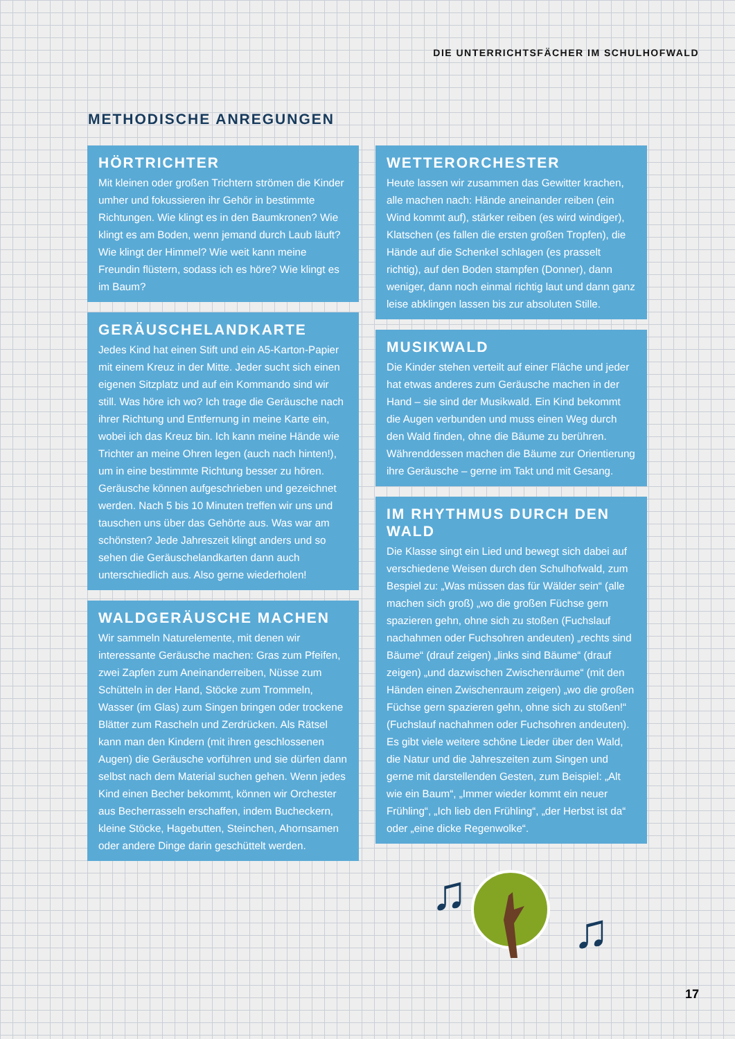DIE UNTERRICHTSFÄCHER IM SCHULHOFWALD
METHODISCHE ANREGUNGEN
HÖRTRICHTER
Mit kleinen oder großen Trichtern strömen die Kinder umher und fokussieren ihr Gehör in bestimmte Richtungen. Wie klingt es in den Baumkronen? Wie klingt es am Boden, wenn jemand durch Laub läuft? Wie klingt der Himmel? Wie weit kann meine Freundin flüstern, sodass ich es höre? Wie klingt es im Baum?
GERÄUSCHELANDKARTE
Jedes Kind hat einen Stift und ein A5-Karton-Papier mit einem Kreuz in der Mitte. Jeder sucht sich einen eigenen Sitzplatz und auf ein Kommando sind wir still. Was höre ich wo? Ich trage die Geräusche nach ihrer Richtung und Entfernung in meine Karte ein, wobei ich das Kreuz bin. Ich kann meine Hände wie Trichter an meine Ohren legen (auch nach hinten!), um in eine bestimmte Richtung besser zu hören. Geräusche können aufgeschrieben und gezeichnet werden. Nach 5 bis 10 Minuten treffen wir uns und tauschen uns über das Gehörte aus. Was war am schönsten? Jede Jahreszeit klingt anders und so sehen die Geräuschelandkarten dann auch unterschiedlich aus. Also gerne wiederholen!
WALDGERÄUSCHE MACHEN
Wir sammeln Naturelemente, mit denen wir interessante Geräusche machen: Gras zum Pfeifen, zwei Zapfen zum Aneinanderreiben, Nüsse zum Schütteln in der Hand, Stöcke zum Trommeln, Wasser (im Glas) zum Singen bringen oder trockene Blätter zum Rascheln und Zerdrücken. Als Rätsel kann man den Kindern (mit ihren geschlossenen Augen) die Geräusche vorführen und sie dürfen dann selbst nach dem Material suchen gehen. Wenn jedes Kind einen Becher bekommt, können wir Orchester aus Becherrasseln erschaffen, indem Bucheckern, kleine Stöcke, Hagebutten, Steinchen, Ahornsamen oder andere Dinge darin geschüttelt werden.
WETTERORCHESTER
Heute lassen wir zusammen das Gewitter krachen, alle machen nach: Hände aneinander reiben (ein Wind kommt auf), stärker reiben (es wird windiger), Klatschen (es fallen die ersten großen Tropfen), die Hände auf die Schenkel schlagen (es prasselt richtig), auf den Boden stampfen (Donner), dann weniger, dann noch einmal richtig laut und dann ganz leise abklingen lassen bis zur absoluten Stille.
MUSIKWALD
Die Kinder stehen verteilt auf einer Fläche und jeder hat etwas anderes zum Geräusche machen in der Hand – sie sind der Musikwald. Ein Kind bekommt die Augen verbunden und muss einen Weg durch den Wald finden, ohne die Bäume zu berühren. Währenddessen machen die Bäume zur Orientierung ihre Geräusche – gerne im Takt und mit Gesang.
IM RHYTHMUS DURCH DEN WALD
Die Klasse singt ein Lied und bewegt sich dabei auf verschiedene Weisen durch den Schulhofwald, zum Bespiel zu: „Was müssen das für Wälder sein“ (alle machen sich groß) „wo die großen Füchse gern spazieren gehn, ohne sich zu stoßen (Fuchslauf nachahmen oder Fuchsohren andeuten) „rechts sind Bäume“ (drauf zeigen) „links sind Bäume“ (drauf zeigen) „und dazwischen Zwischenräume“ (mit den Händen einen Zwischenraum zeigen) „wo die großen Füchse gern spazieren gehn, ohne sich zu stoßen!“ (Fuchslauf nachahmen oder Fuchsohren andeuten). Es gibt viele weitere schöne Lieder über den Wald, die Natur und die Jahreszeiten zum Singen und gerne mit darstellenden Gesten, zum Beispiel: „Alt wie ein Baum“, „Immer wieder kommt ein neuer Frühling“, „Ich lieb den Frühling“, „der Herbst ist da“ oder „eine dicke Regenwolke“.
♫
♫
17